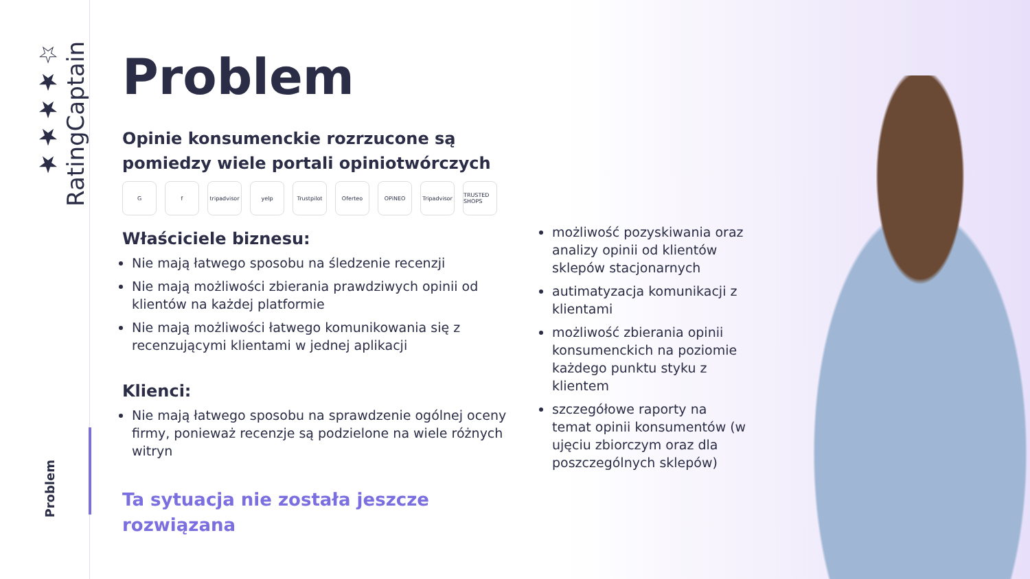★★★★☆ RatingCaptain
Problem
Problem
Opinie konsumenckie rozrzucone są pomiedzy wiele portali opiniotwórczych
G f tripadvisor
yelp Trustpilot Oferteo OPiNEO Tripadvisor
TRUSTED SHOPS
Właściciele biznesu:
Nie mają łatwego sposobu na śledzenie recenzji
Nie mają możliwości zbierania prawdziwych opinii od klientów na każdej platformie
Nie mają możliwości łatwego komunikowania się z recenzującymi klientami w jednej aplikacji
Klienci:
Nie mają łatwego sposobu na sprawdzenie ogólnej oceny firmy, ponieważ recenzje są podzielone na wiele różnych witryn
Ta sytuacja nie została jeszcze rozwiązana
możliwość pozyskiwania oraz analizy opinii od klientów sklepów stacjonarnych
autimatyzacja komunikacji z klientami
możliwość zbierania opinii konsumenckich na poziomie każdego punktu styku z klientem
szczegółowe raporty na temat opinii konsumentów (w ujęciu zbiorczym oraz dla poszczególnych sklepów)